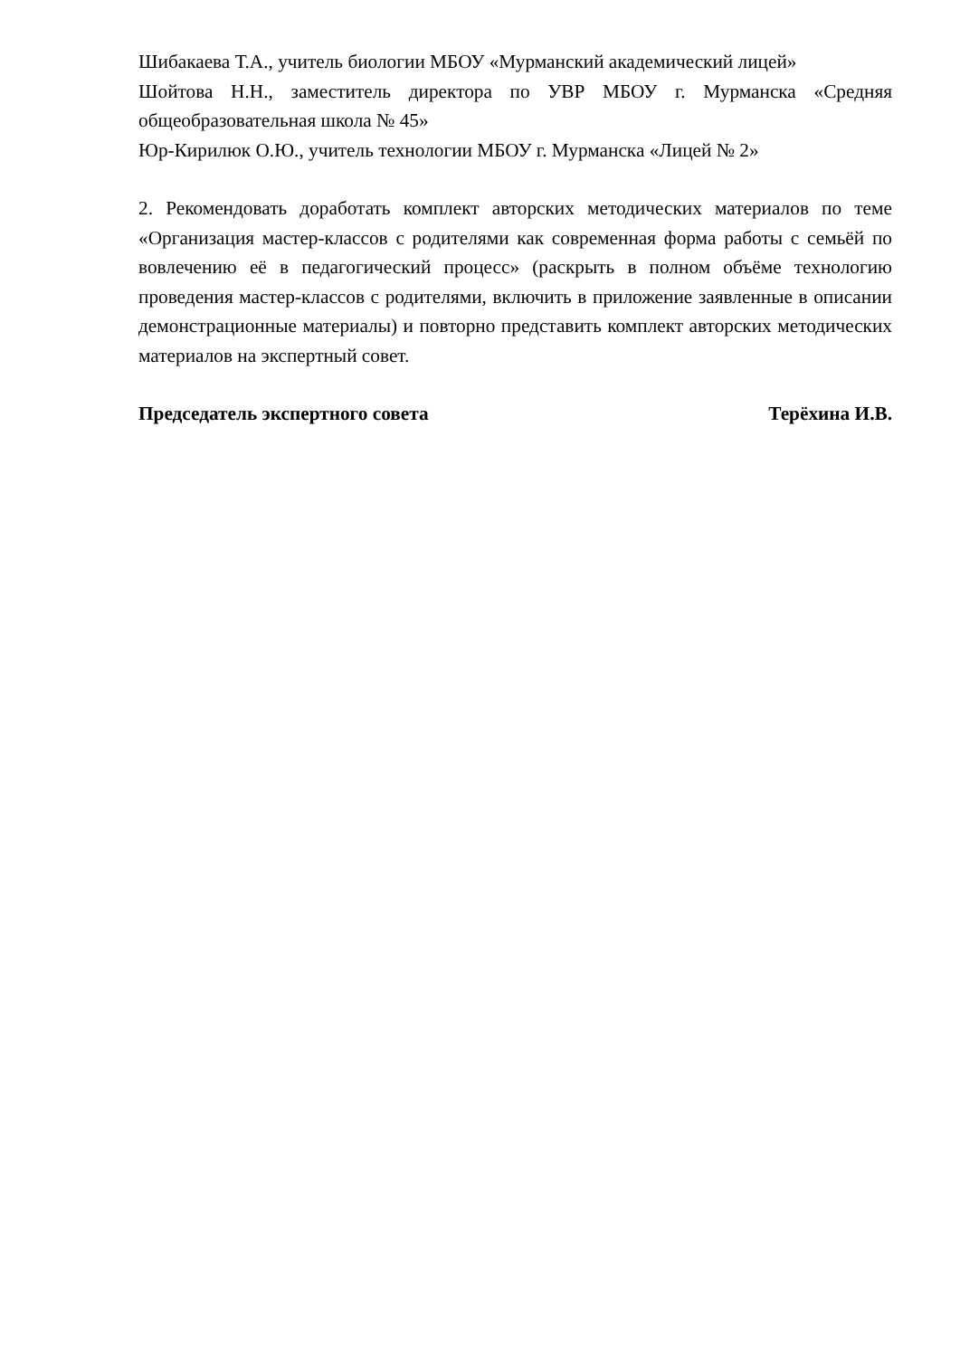Шибакаева Т.А., учитель биологии МБОУ «Мурманский академический лицей»
Шойтова Н.Н., заместитель директора по УВР МБОУ г. Мурманска «Средняя общеобразовательная школа № 45»
Юр-Кирилюк О.Ю., учитель технологии МБОУ г. Мурманска «Лицей № 2»
2. Рекомендовать доработать комплект авторских методических материалов по теме «Организация мастер-классов с родителями как современная форма работы с семьёй по вовлечению её в педагогический процесс» (раскрыть в полном объёме технологию проведения мастер-классов с родителями, включить в приложение заявленные в описании демонстрационные материалы) и повторно представить комплект авторских методических материалов на экспертный совет.
Председатель экспертного совета Терёхина И.В.